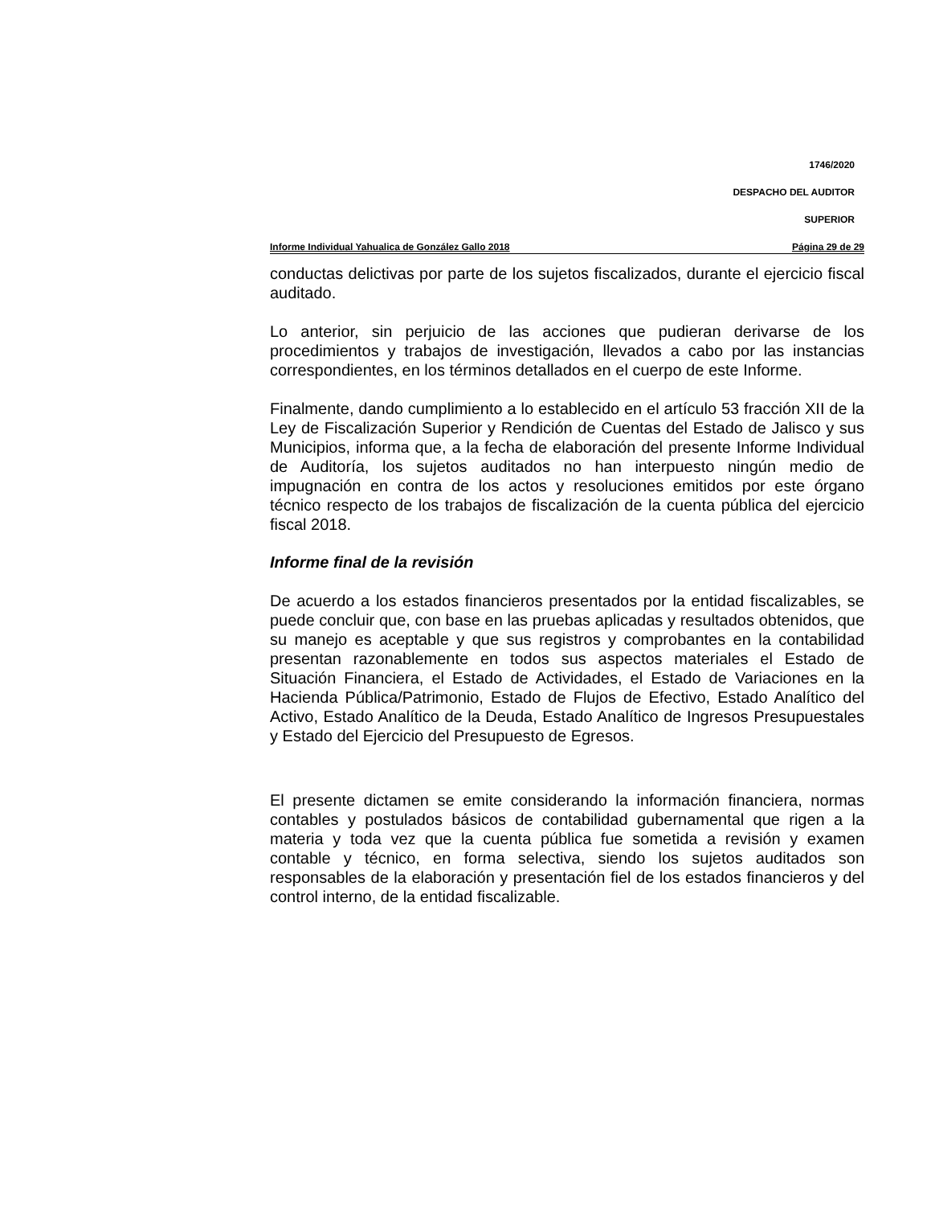1746/2020
DESPACHO DEL AUDITOR
SUPERIOR
Informe Individual Yahualica de González Gallo 2018 Página 29 de 29
conductas delictivas por parte de los sujetos fiscalizados, durante el ejercicio fiscal auditado.
Lo anterior, sin perjuicio de las acciones que pudieran derivarse de los procedimientos y trabajos de investigación, llevados a cabo por las instancias correspondientes, en los términos detallados en el cuerpo de este Informe.
Finalmente, dando cumplimiento a lo establecido en el artículo 53 fracción XII de la Ley de Fiscalización Superior y Rendición de Cuentas del Estado de Jalisco y sus Municipios, informa que, a la fecha de elaboración del presente Informe Individual de Auditoría, los sujetos auditados no han interpuesto ningún medio de impugnación en contra de los actos y resoluciones emitidos por este órgano técnico respecto de los trabajos de fiscalización de la cuenta pública del ejercicio fiscal 2018.
Informe final de la revisión
De acuerdo a los estados financieros presentados por la entidad fiscalizables, se puede concluir que, con base en las pruebas aplicadas y resultados obtenidos, que su manejo es aceptable y que sus registros y comprobantes en la contabilidad presentan razonablemente en todos sus aspectos materiales el Estado de Situación Financiera, el Estado de Actividades, el Estado de Variaciones en la Hacienda Pública/Patrimonio, Estado de Flujos de Efectivo, Estado Analítico del Activo, Estado Analítico de la Deuda, Estado Analítico de Ingresos Presupuestales y Estado del Ejercicio del Presupuesto de Egresos.
El presente dictamen se emite considerando la información financiera, normas contables y postulados básicos de contabilidad gubernamental que rigen a la materia y toda vez que la cuenta pública fue sometida a revisión y examen contable y técnico, en forma selectiva, siendo los sujetos auditados son responsables de la elaboración y presentación fiel de los estados financieros y del control interno, de la entidad fiscalizable.